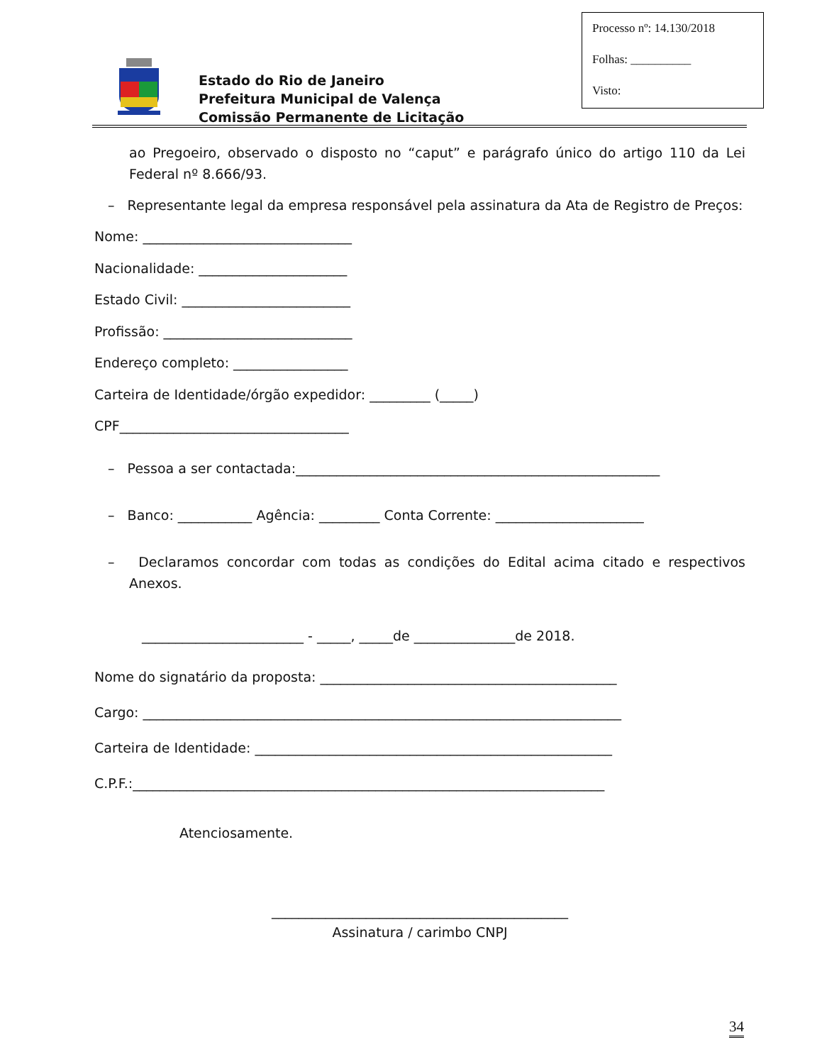Processo nº: 14.130/2018
Folhas: __________
Visto:
Estado do Rio de Janeiro
Prefeitura Municipal de Valença
Comissão Permanente de Licitação
ao Pregoeiro, observado o disposto no “caput” e parágrafo único do artigo 110 da Lei Federal nº 8.666/93.
– Representante legal da empresa responsável pela assinatura da Ata de Registro de Preços:
Nome: _______________________________
Nacionalidade: ______________________
Estado Civil: _________________________
Profissão: ____________________________
Endereço completo: _________________
Carteira de Identidade/órgão expedidor: _________ (_____)
CPF__________________________________
– Pessoa a ser contactada:______________________________________________________
– Banco: ___________ Agência: _________ Conta Corrente: ______________________
– Declaramos concordar com todas as condições do Edital acima citado e respectivos Anexos.
________________________ - _____, _____de _______________de 2018.
Nome do signatário da proposta: ____________________________________________
Cargo: _______________________________________________________________________
Carteira de Identidade: _____________________________________________________
C.P.F.:______________________________________________________________________
Atenciosamente.
____________________________________________
Assinatura / carimbo CNPJ
34